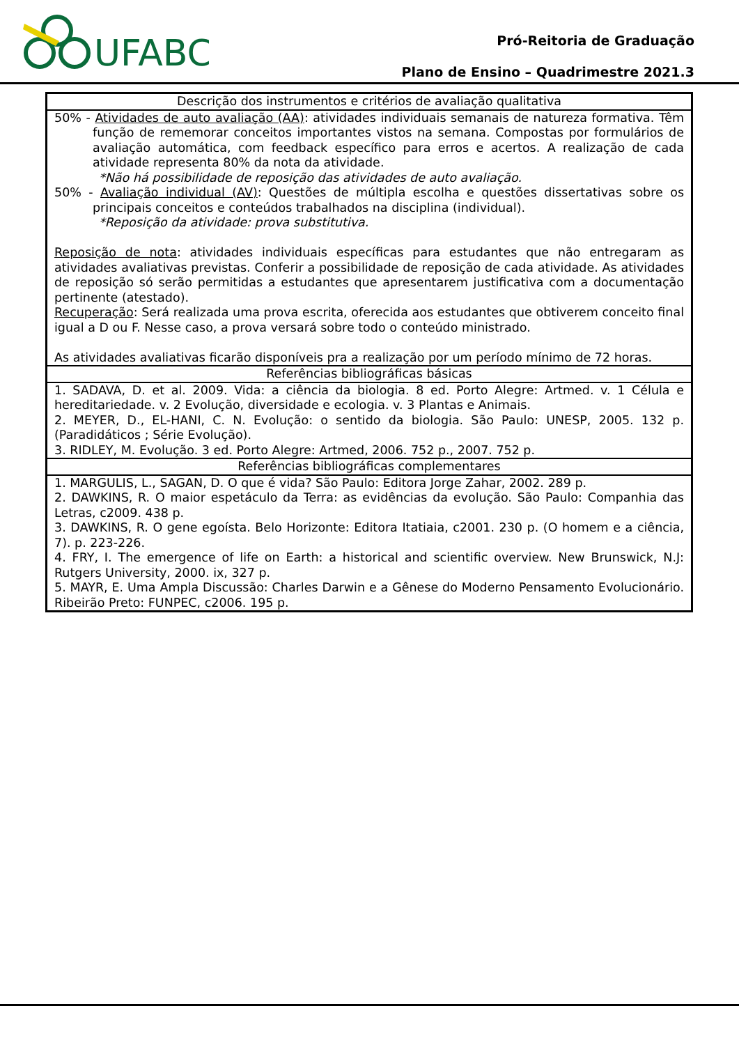UFABC
Pró-Reitoria de Graduação
Plano de Ensino – Quadrimestre 2021.3
| Descrição dos instrumentos e critérios de avaliação qualitativa |
| --- |
| 50% - Atividades de auto avaliação (AA) : atividades individuais semanais de natureza formativa. Têm função de rememorar conceitos importantes vistos na semana. Compostas por formulários de avaliação automática, com feedback específico para erros e acertos. A realização de cada atividade representa 80% da nota da atividade. *Não há possibilidade de reposição das atividades de auto avaliação. 50% - Avaliação individual (AV) : Questões de múltipla escolha e questões dissertativas sobre os principais conceitos e conteúdos trabalhados na disciplina (individual). *Reposição da atividade: prova substitutiva. Reposição de nota : atividades individuais específicas para estudantes que não entregaram as atividades avaliativas previstas. Conferir a possibilidade de reposição de cada atividade. As atividades de reposição só serão permitidas a estudantes que apresentarem justificativa com a documentação pertinente (atestado). Recuperação : Será realizada uma prova escrita, oferecida aos estudantes que obtiverem conceito final igual a D ou F. Nesse caso, a prova versará sobre todo o conteúdo ministrado. As atividades avaliativas ficarão disponíveis pra a realização por um período mínimo de 72 horas. |
| Referências bibliográficas básicas |
| 1. SADAVA, D. et al. 2009. Vida: a ciência da biologia. 8 ed. Porto Alegre: Artmed. v. 1 Célula e hereditariedade. v. 2 Evolução, diversidade e ecologia. v. 3 Plantas e Animais. 2. MEYER, D., EL-HANI, C. N. Evolução: o sentido da biologia. São Paulo: UNESP, 2005. 132 p. (Paradidáticos ; Série Evolução). 3. RIDLEY, M. Evolução. 3 ed. Porto Alegre: Artmed, 2006. 752 p., 2007. 752 p. |
| Referências bibliográficas complementares |
| 1. MARGULIS, L., SAGAN, D. O que é vida? São Paulo: Editora Jorge Zahar, 2002. 289 p. 2. DAWKINS, R. O maior espetáculo da Terra: as evidências da evolução. São Paulo: Companhia das Letras, c2009. 438 p. 3. DAWKINS, R. O gene egoísta. Belo Horizonte: Editora Itatiaia, c2001. 230 p. (O homem e a ciência, 7). p. 223-226. 4. FRY, I. The emergence of life on Earth: a historical and scientific overview. New Brunswick, N.J: Rutgers University, 2000. ix, 327 p. 5. MAYR, E. Uma Ampla Discussão: Charles Darwin e a Gênese do Moderno Pensamento Evolucionário. Ribeirão Preto: FUNPEC, c2006. 195 p. |